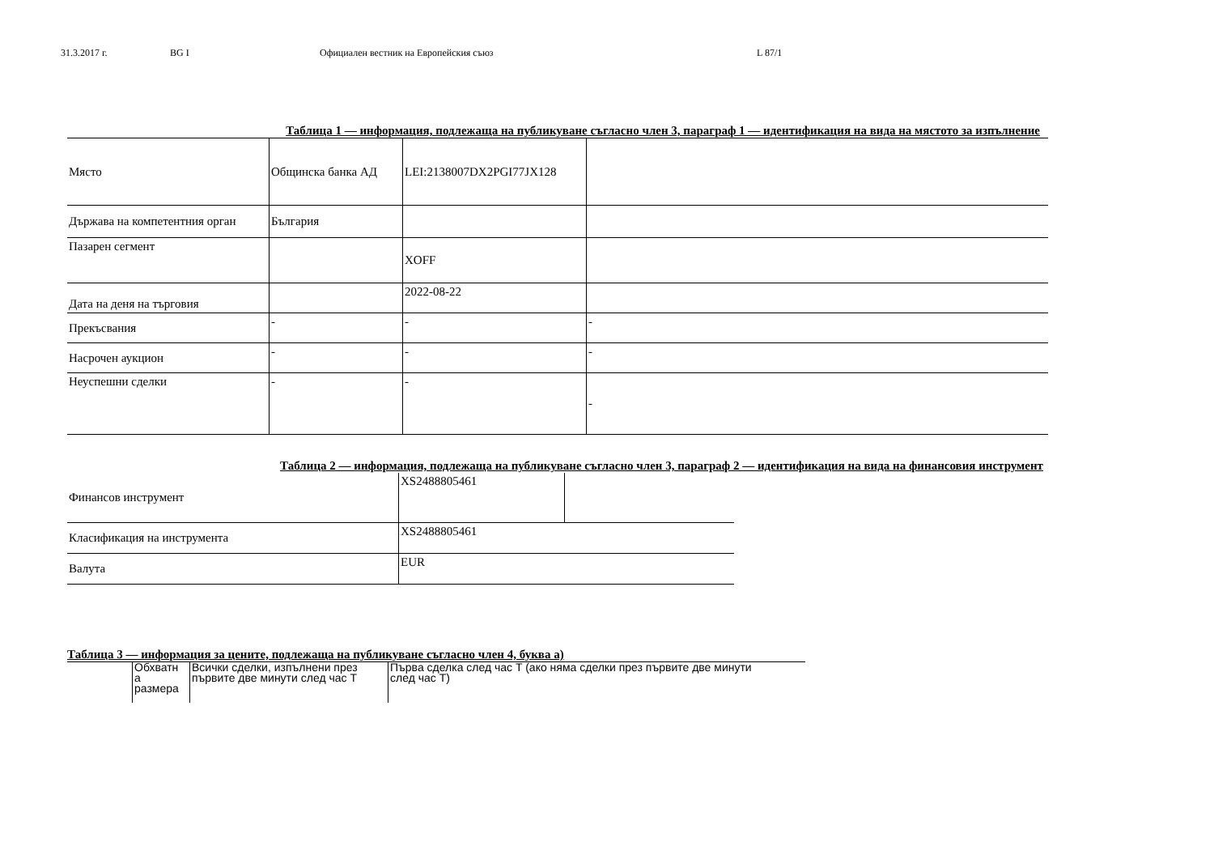31.3.2017 г. BG I Официален вестник на Европейския съюз L 87/1
Таблица 1 — информация, подлежаща на публикуване съгласно член 3, параграф 1 — идентификация на вида на мястото за изпълнение
| Място | Общинска банка АД | LEI:2138007DX2PGI77JX128 | |
| Държава на компетентния орган | България | | |
| Пазарен сегмент | | XOFF | |
| Дата на деня на търговия | | 2022-08-22 | |
| Прекъсвания | - | - | - |
| Насрочен аукцион | - | - | - |
| Неуспешни сделки | - | - | - |
Таблица 2 — информация, подлежаща на публикуване съгласно член 3, параграф 2 — идентификация на вида на финансовия инструмент
| Финансов инструмент | XS2488805461 | |
| Класификация на инструмента | XS2488805461 | |
| Валута | EUR | |
Таблица 3 — информация за цените, подлежаща на публикуване съгласно член 4, буква а)
| Обхватн а размера | Всички сделки, изпълнени през първите две минути след час T | Първа сделка след час T (ако няма сделки през първите две минути след час T) |